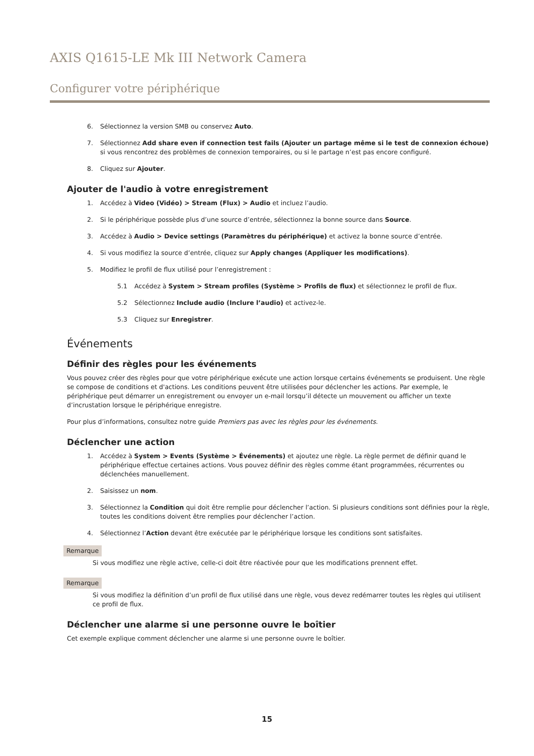AXIS Q1615-LE Mk III Network Camera
Configurer votre périphérique
6. Sélectionnez la version SMB ou conservez Auto.
7. Sélectionnez Add share even if connection test fails (Ajouter un partage même si le test de connexion échoue) si vous rencontrez des problèmes de connexion temporaires, ou si le partage n’est pas encore configuré.
8. Cliquez sur Ajouter.
Ajouter de l'audio à votre enregistrement
1. Accédez à Video (Vidéo) > Stream (Flux) > Audio et incluez l’audio.
2. Si le périphérique possède plus d’une source d’entrée, sélectionnez la bonne source dans Source.
3. Accédez à Audio > Device settings (Paramètres du périphérique) et activez la bonne source d’entrée.
4. Si vous modifiez la source d’entrée, cliquez sur Apply changes (Appliquer les modifications).
5. Modifiez le profil de flux utilisé pour l’enregistrement :
5.1 Accédez à System > Stream profiles (Système > Profils de flux) et sélectionnez le profil de flux.
5.2 Sélectionnez Include audio (Inclure l’audio) et activez-le.
5.3 Cliquez sur Enregistrer.
Événements
Définir des règles pour les événements
Vous pouvez créer des règles pour que votre périphérique exécute une action lorsque certains événements se produisent. Une règle se compose de conditions et d'actions. Les conditions peuvent être utilisées pour déclencher les actions. Par exemple, le périphérique peut démarrer un enregistrement ou envoyer un e-mail lorsqu’il détecte un mouvement ou afficher un texte d’incrustation lorsque le périphérique enregistre.
Pour plus d’informations, consultez notre guide Premiers pas avec les règles pour les événements.
Déclencher une action
1. Accédez à System > Events (Système > Événements) et ajoutez une règle. La règle permet de définir quand le périphérique effectue certaines actions. Vous pouvez définir des règles comme étant programmées, récurrentes ou déclenchées manuellement.
2. Saisissez un nom.
3. Sélectionnez la Condition qui doit être remplie pour déclencher l’action. Si plusieurs conditions sont définies pour la règle, toutes les conditions doivent être remplies pour déclencher l’action.
4. Sélectionnez l’Action devant être exécutée par le périphérique lorsque les conditions sont satisfaites.
Remarque
Si vous modifiez une règle active, celle-ci doit être réactivée pour que les modifications prennent effet.
Remarque
Si vous modifiez la définition d’un profil de flux utilisé dans une règle, vous devez redémarrer toutes les règles qui utilisent ce profil de flux.
Déclencher une alarme si une personne ouvre le boîtier
Cet exemple explique comment déclencher une alarme si une personne ouvre le boîtier.
15